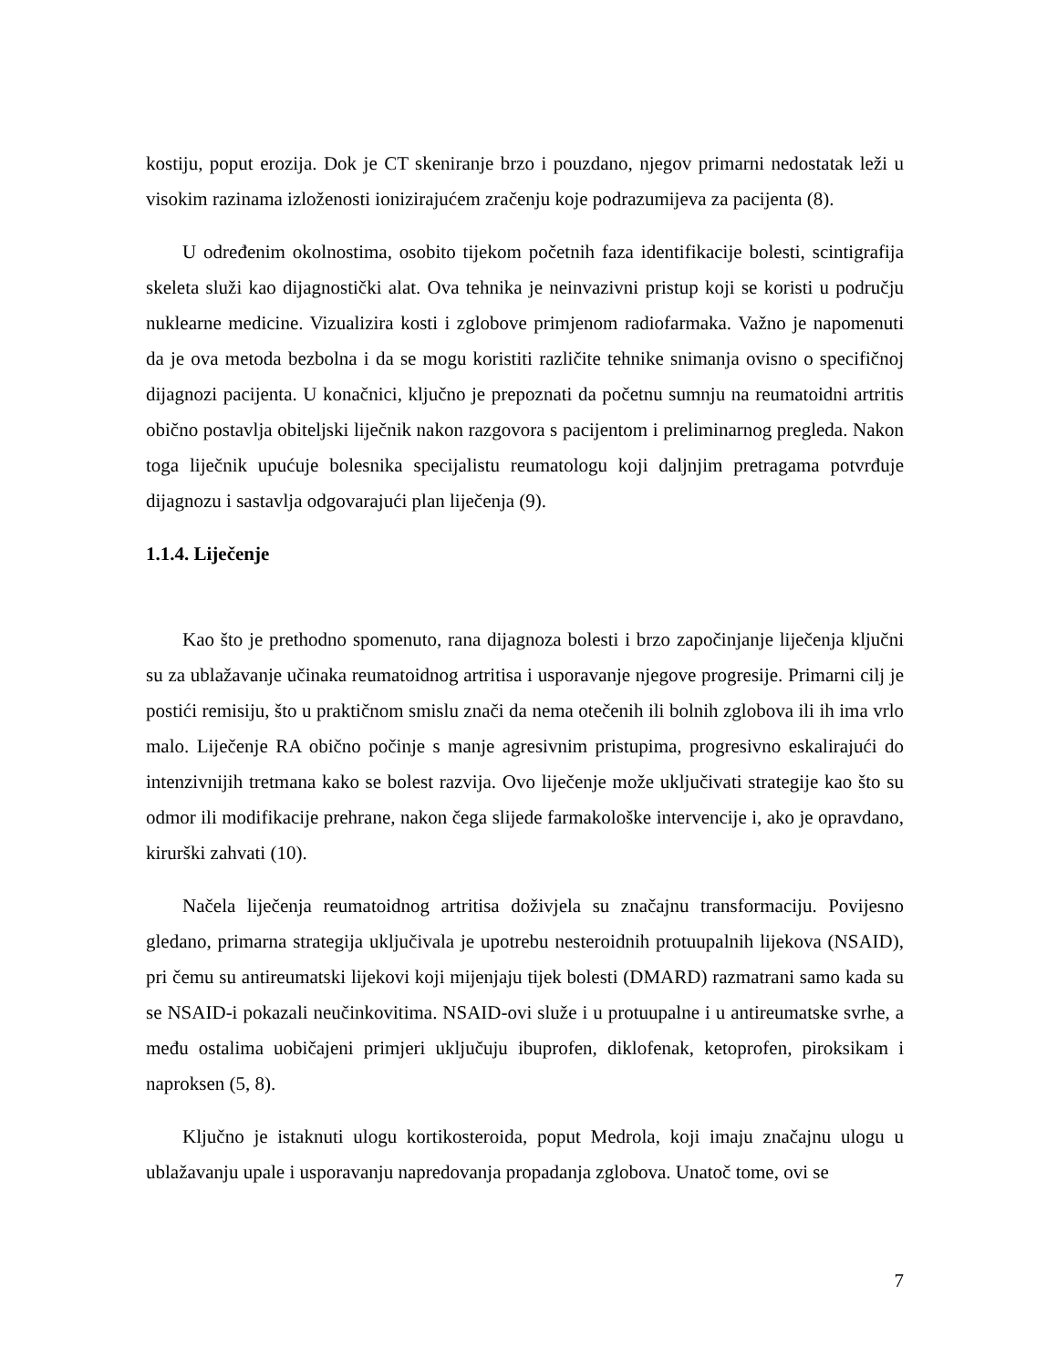kostiju, poput erozija. Dok je CT skeniranje brzo i pouzdano, njegov primarni nedostatak leži u visokim razinama izloženosti ionizirajućem zračenju koje podrazumijeva za pacijenta (8).
U određenim okolnostima, osobito tijekom početnih faza identifikacije bolesti, scintigrafija skeleta služi kao dijagnostički alat. Ova tehnika je neinvazivni pristup koji se koristi u području nuklearne medicine. Vizualizira kosti i zglobove primjenom radiofarmaka. Važno je napomenuti da je ova metoda bezbolna i da se mogu koristiti različite tehnike snimanja ovisno o specifičnoj dijagnozi pacijenta. U konačnici, ključno je prepoznati da početnu sumnju na reumatoidni artritis obično postavlja obiteljski liječnik nakon razgovora s pacijentom i preliminarnog pregleda. Nakon toga liječnik upućuje bolesnika specijalistu reumatologu koji daljnjim pretragama potvrđuje dijagnozu i sastavlja odgovarajući plan liječenja (9).
1.1.4. Liječenje
Kao što je prethodno spomenuto, rana dijagnoza bolesti i brzo započinjanje liječenja ključni su za ublažavanje učinaka reumatoidnog artritisa i usporavanje njegove progresije. Primarni cilj je postići remisiju, što u praktičnom smislu znači da nema otečenih ili bolnih zglobova ili ih ima vrlo malo. Liječenje RA obično počinje s manje agresivnim pristupima, progresivno eskalirajući do intenzivnijih tretmana kako se bolest razvija. Ovo liječenje može uključivati strategije kao što su odmor ili modifikacije prehrane, nakon čega slijede farmakološke intervencije i, ako je opravdano, kirurški zahvati (10).
Načela liječenja reumatoidnog artritisa doživjela su značajnu transformaciju. Povijesno gledano, primarna strategija uključivala je upotrebu nesteroidnih protuupalnih lijekova (NSAID), pri čemu su antireumatski lijekovi koji mijenjaju tijek bolesti (DMARD) razmatrani samo kada su se NSAID-i pokazali neučinkovitima. NSAID-ovi služe i u protuupalne i u antireumatske svrhe, a među ostalima uobičajeni primjeri uključuju ibuprofen, diklofenak, ketoprofen, piroksikam i naproksen (5, 8).
Ključno je istaknuti ulogu kortikosteroida, poput Medrola, koji imaju značajnu ulogu u ublažavanju upale i usporavanju napredovanja propadanja zglobova. Unatoč tome, ovi se
7